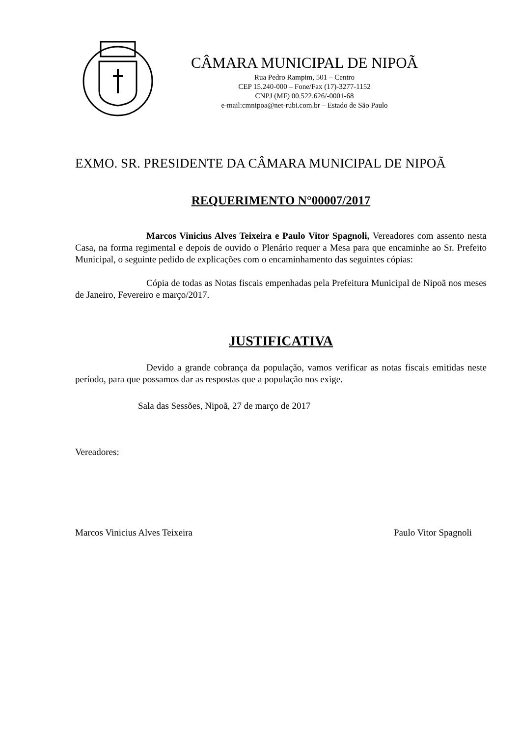CÂMARA MUNICIPAL DE NIPOÃ
Rua Pedro Rampim, 501 – Centro
CEP 15.240-000 – Fone/Fax (17)-3277-1152
CNPJ (MF) 00.522.626/-0001-68
e-mail:cmnipoa@net-rubi.com.br – Estado de São Paulo
EXMO. SR. PRESIDENTE DA CÂMARA MUNICIPAL DE NIPOÃ
REQUERIMENTO N°00007/2017
Marcos Vinicius Alves Teixeira e Paulo Vitor Spagnoli, Vereadores com assento nesta Casa, na forma regimental e depois de ouvido o Plenário requer a Mesa para que encaminhe ao Sr. Prefeito Municipal, o seguinte pedido de explicações com o encaminhamento das seguintes cópias:
Cópia de todas as Notas fiscais empenhadas pela Prefeitura Municipal de Nipoã nos meses de Janeiro, Fevereiro e março/2017.
JUSTIFICATIVA
Devido a grande cobrança da população, vamos verificar as notas fiscais emitidas neste período, para que possamos dar as respostas que a população nos exige.
Sala das Sessões, Nipoã, 27 de março de 2017
Vereadores:
Marcos Vinicius Alves Teixeira Paulo Vitor Spagnoli